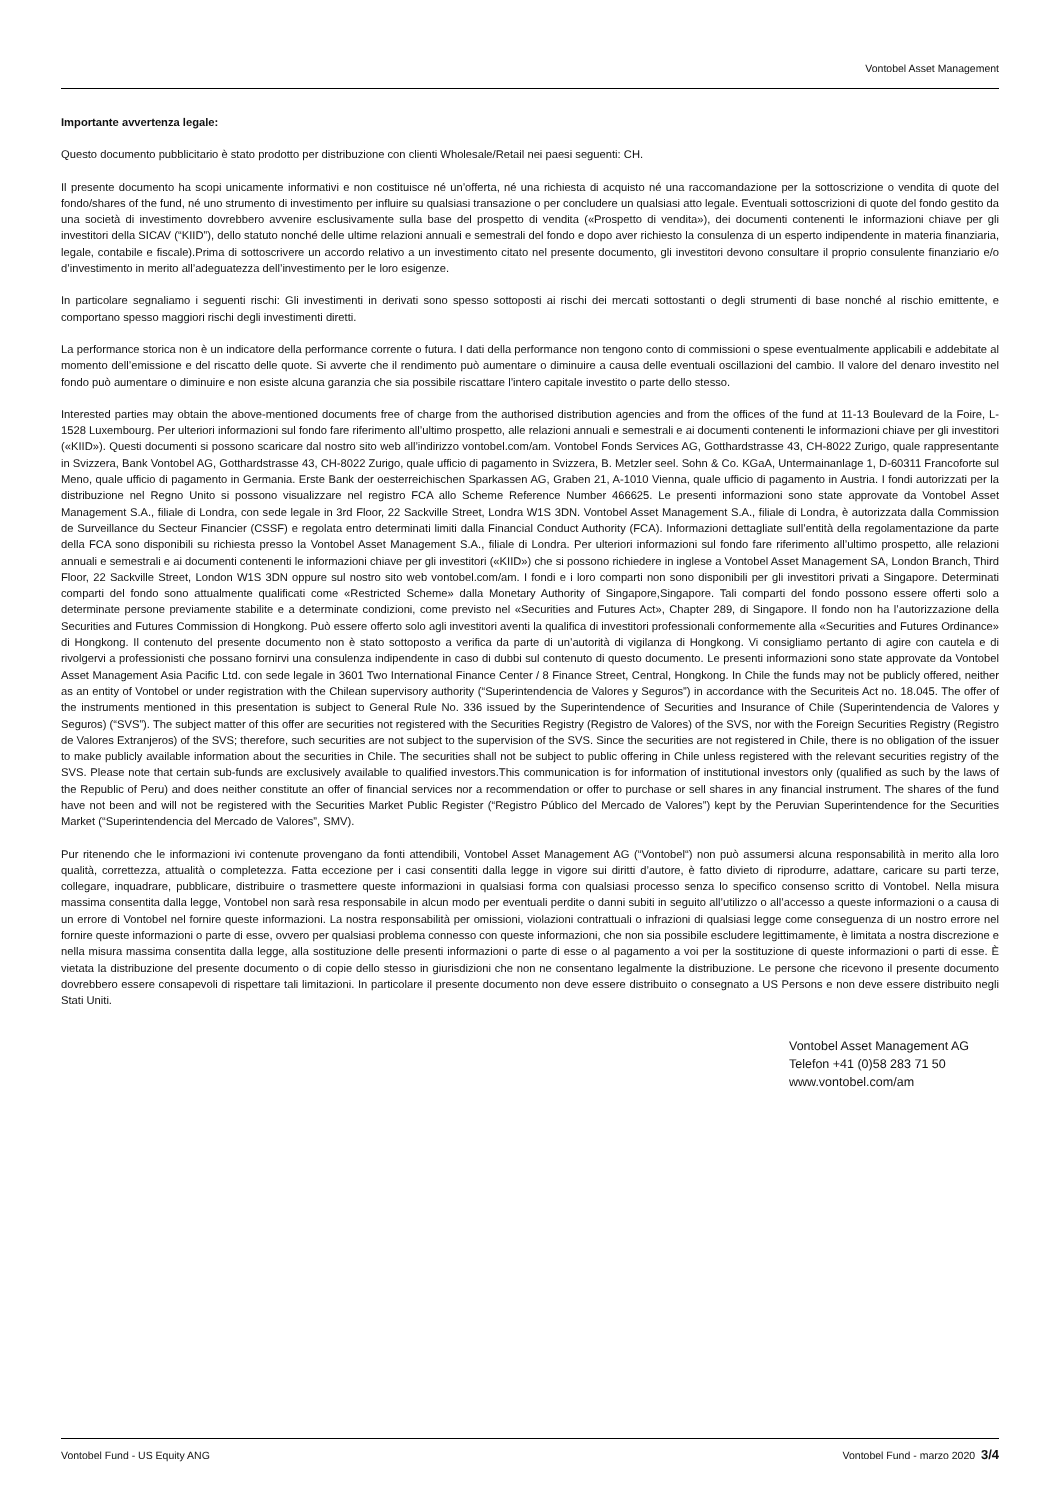Vontobel Asset Management
Importante avvertenza legale:
Questo documento pubblicitario è stato prodotto per distribuzione con clienti Wholesale/Retail nei paesi seguenti: CH.
Il presente documento ha scopi unicamente informativi e non costituisce né un’offerta, né una richiesta di acquisto né una raccomandazione per la sottoscrizione o vendita di quote del fondo/shares of the fund, né uno strumento di investimento per influire su qualsiasi transazione o per concludere un qualsiasi atto legale. Eventuali sottoscrizioni di quote del fondo gestito da una società di investimento dovrebbero avvenire esclusivamente sulla base del prospetto di vendita («Prospetto di vendita»), dei documenti contenenti le informazioni chiave per gli investitori della SICAV (“KIID”), dello statuto nonché delle ultime relazioni annuali e semestrali del fondo e dopo aver richiesto la consulenza di un esperto indipendente in materia finanziaria, legale, contabile e fiscale).Prima di sottoscrivere un accordo relativo a un investimento citato nel presente documento, gli investitori devono consultare il proprio consulente finanziario e/o d’investimento in merito all’adeguatezza dell’investimento per le loro esigenze.
In particolare segnaliamo i seguenti rischi: Gli investimenti in derivati sono spesso sottoposti ai rischi dei mercati sottostanti o degli strumenti di base nonché al rischio emittente, e comportano spesso maggiori rischi degli investimenti diretti.
La performance storica non è un indicatore della performance corrente o futura. I dati della performance non tengono conto di commissioni o spese eventualmente applicabili e addebitate al momento dell’emissione e del riscatto delle quote. Si avverte che il rendimento può aumentare o diminuire a causa delle eventuali oscillazioni del cambio. Il valore del denaro investito nel fondo può aumentare o diminuire e non esiste alcuna garanzia che sia possibile riscattare l’intero capitale investito o parte dello stesso.
Interested parties may obtain the above-mentioned documents free of charge from the authorised distribution agencies and from the offices of the fund at 11-13 Boulevard de la Foire, L-1528 Luxembourg. Per ulteriori informazioni sul fondo fare riferimento all’ultimo prospetto, alle relazioni annuali e semestrali e ai documenti contenenti le informazioni chiave per gli investitori («KIID»). Questi documenti si possono scaricare dal nostro sito web all’indirizzo vontobel.com/am. Vontobel Fonds Services AG, Gotthardstrasse 43, CH-8022 Zurigo, quale rappresentante in Svizzera, Bank Vontobel AG, Gotthardstrasse 43, CH-8022 Zurigo, quale ufficio di pagamento in Svizzera, B. Metzler seel. Sohn & Co. KGaA, Untermainanlage 1, D-60311 Francoforte sul Meno, quale ufficio di pagamento in Germania. Erste Bank der oesterreichischen Sparkassen AG, Graben 21, A-1010 Vienna, quale ufficio di pagamento in Austria. I fondi autorizzati per la distribuzione nel Regno Unito si possono visualizzare nel registro FCA allo Scheme Reference Number 466625. Le presenti informazioni sono state approvate da Vontobel Asset Management S.A., filiale di Londra, con sede legale in 3rd Floor, 22 Sackville Street, Londra W1S 3DN. Vontobel Asset Management S.A., filiale di Londra, è autorizzata dalla Commission de Surveillance du Secteur Financier (CSSF) e regolata entro determinati limiti dalla Financial Conduct Authority (FCA). Informazioni dettagliate sull’entità della regolamentazione da parte della FCA sono disponibili su richiesta presso la Vontobel Asset Management S.A., filiale di Londra. Per ulteriori informazioni sul fondo fare riferimento all’ultimo prospetto, alle relazioni annuali e semestrali e ai documenti contenenti le informazioni chiave per gli investitori («KIID») che si possono richiedere in inglese a Vontobel Asset Management SA, London Branch, Third Floor, 22 Sackville Street, London W1S 3DN oppure sul nostro sito web vontobel.com/am. I fondi e i loro comparti non sono disponibili per gli investitori privati a Singapore. Determinati comparti del fondo sono attualmente qualificati come «Restricted Scheme» dalla Monetary Authority of Singapore,Singapore. Tali comparti del fondo possono essere offerti solo a determinate persone previamente stabilite e a determinate condizioni, come previsto nel «Securities and Futures Act», Chapter 289, di Singapore. Il fondo non ha l’autorizzazione della Securities and Futures Commission di Hongkong. Può essere offerto solo agli investitori aventi la qualifica di investitori professionali conformemente alla «Securities and Futures Ordinance» di Hongkong. Il contenuto del presente documento non è stato sottoposto a verifica da parte di un’autorità di vigilanza di Hongkong. Vi consigliamo pertanto di agire con cautela e di rivolgervi a professionisti che possano fornirvi una consulenza indipendente in caso di dubbi sul contenuto di questo documento. Le presenti informazioni sono state approvate da Vontobel Asset Management Asia Pacific Ltd. con sede legale in 3601 Two International Finance Center / 8 Finance Street, Central, Hongkong. In Chile the funds may not be publicly offered, neither as an entity of Vontobel or under registration with the Chilean supervisory authority (“Superintendencia de Valores y Seguros”) in accordance with the Securiteis Act no. 18.045. The offer of the instruments mentioned in this presentation is subject to General Rule No. 336 issued by the Superintendence of Securities and Insurance of Chile (Superintendencia de Valores y Seguros) (“SVS”). The subject matter of this offer are securities not registered with the Securities Registry (Registro de Valores) of the SVS, nor with the Foreign Securities Registry (Registro de Valores Extranjeros) of the SVS; therefore, such securities are not subject to the supervision of the SVS. Since the securities are not registered in Chile, there is no obligation of the issuer to make publicly available information about the securities in Chile. The securities shall not be subject to public offering in Chile unless registered with the relevant securities registry of the SVS. Please note that certain sub-funds are exclusively available to qualified investors.This communication is for information of institutional investors only (qualified as such by the laws of the Republic of Peru) and does neither constitute an offer of financial services nor a recommendation or offer to purchase or sell shares in any financial instrument. The shares of the fund have not been and will not be registered with the Securities Market Public Register (“Registro Público del Mercado de Valores”) kept by the Peruvian Superintendence for the Securities Market (“Superintendencia del Mercado de Valores”, SMV).
Pur ritenendo che le informazioni ivi contenute provengano da fonti attendibili, Vontobel Asset Management AG (“Vontobel“) non può assumersi alcuna responsabilità in merito alla loro qualità, correttezza, attualità o completezza. Fatta eccezione per i casi consentiti dalla legge in vigore sui diritti d’autore, è fatto divieto di riprodurre, adattare, caricare su parti terze, collegare, inquadrare, pubblicare, distribuire o trasmettere queste informazioni in qualsiasi forma con qualsiasi processo senza lo specifico consenso scritto di Vontobel. Nella misura massima consentita dalla legge, Vontobel non sarà resa responsabile in alcun modo per eventuali perdite o danni subiti in seguito all’utilizzo o all’accesso a queste informazioni o a causa di un errore di Vontobel nel fornire queste informazioni. La nostra responsabilità per omissioni, violazioni contrattuali o infrazioni di qualsiasi legge come conseguenza di un nostro errore nel fornire queste informazioni o parte di esse, ovvero per qualsiasi problema connesso con queste informazioni, che non sia possibile escludere legittimamente, è limitata a nostra discrezione e nella misura massima consentita dalla legge, alla sostituzione delle presenti informazioni o parte di esse o al pagamento a voi per la sostituzione di queste informazioni o parti di esse. È vietata la distribuzione del presente documento o di copie dello stesso in giurisdizioni che non ne consentano legalmente la distribuzione. Le persone che ricevono il presente documento dovrebbero essere consapevoli di rispettare tali limitazioni. In particolare il presente documento non deve essere distribuito o consegnato a US Persons e non deve essere distribuito negli Stati Uniti.
Vontobel Asset Management AG
Telefon +41 (0)58 283 71 50
www.vontobel.com/am
Vontobel Fund - US Equity ANG Vontobel Fund - marzo 2020 3/4